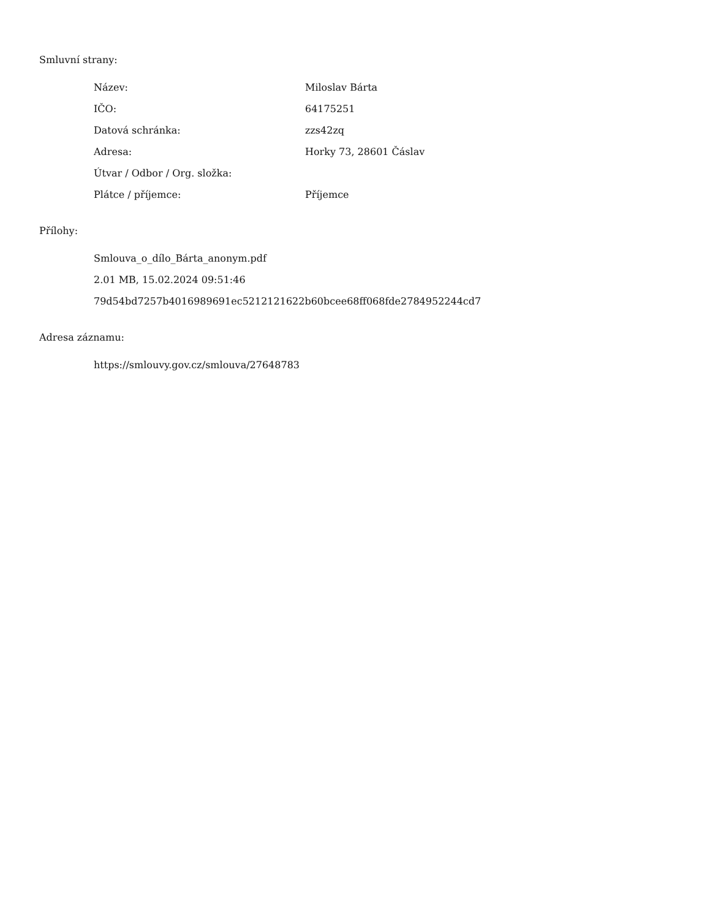Smluvní strany:
| Název: | Miloslav Bárta |
| IČO: | 64175251 |
| Datová schránka: | zzs42zq |
| Adresa: | Horky 73, 28601 Čáslav |
| Útvar / Odbor / Org. složka: | |
| Plátce / příjemce: | Příjemce |
Přílohy:
Smlouva_o_dílo_Bárta_anonym.pdf
2.01 MB, 15.02.2024 09:51:46
79d54bd7257b4016989691ec5212121622b60bcee68ff068fde2784952244cd7
Adresa záznamu:
https://smlouvy.gov.cz/smlouva/27648783